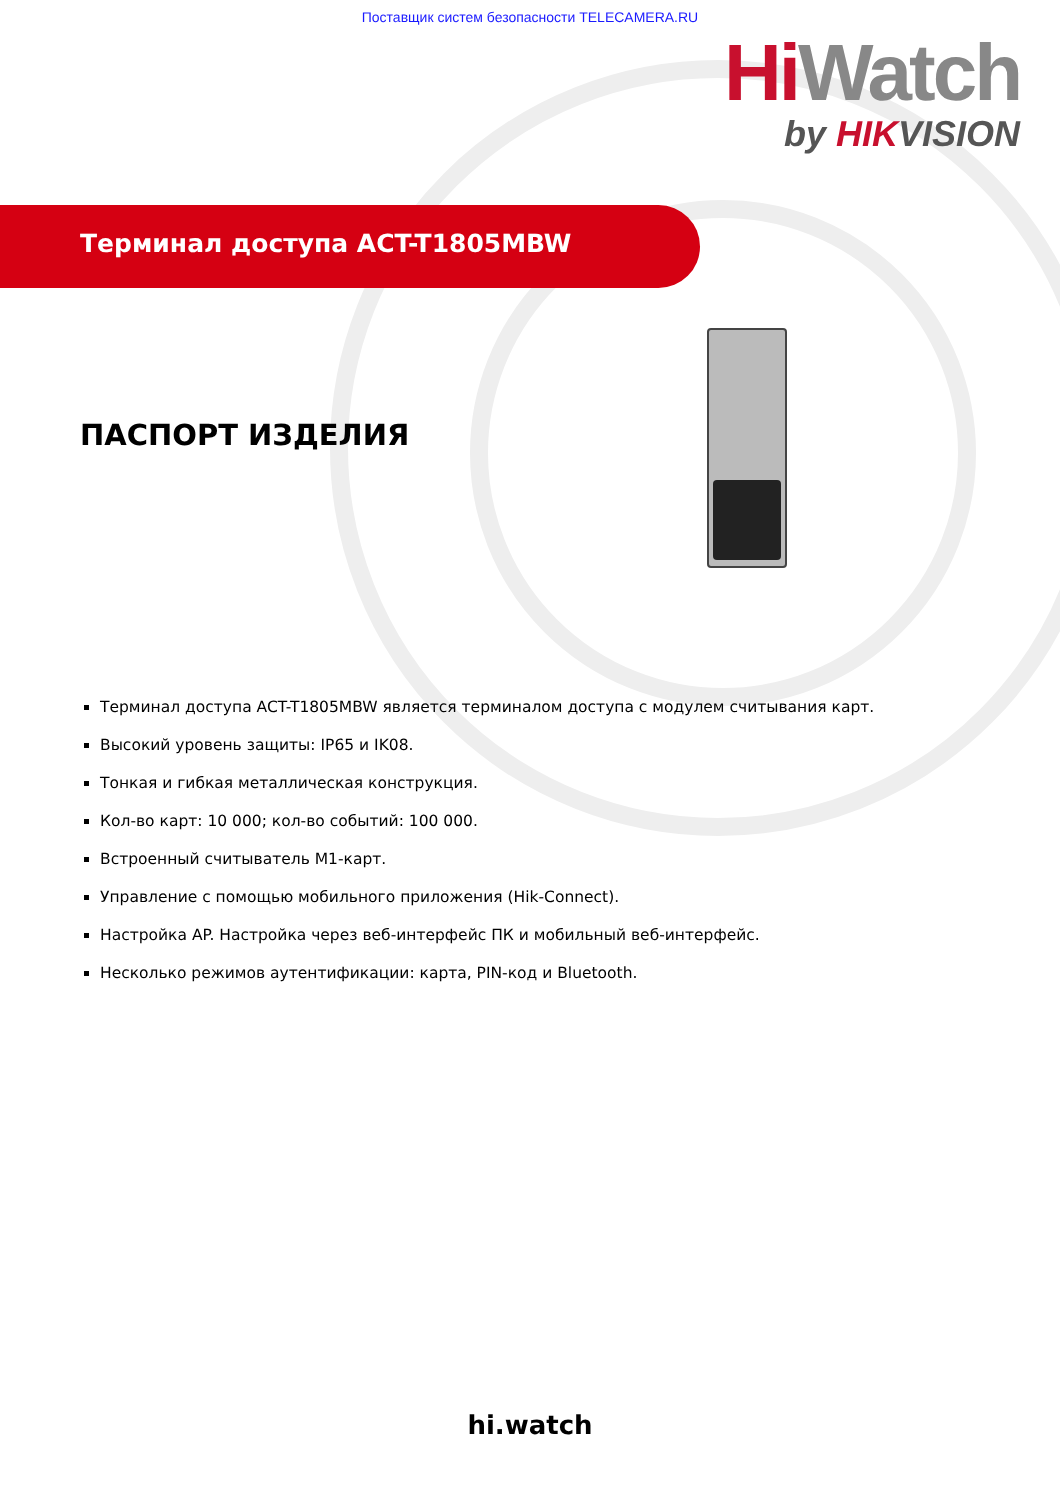Поставщик систем безопасности TELECAMERA.RU
Hi Watch
by HIKVISION
Терминал доступа ACT-T1805MBW
ПАСПОРТ ИЗДЕЛИЯ
Терминал доступа ACT-T1805MBW является терминалом доступа с модулем считывания карт.
Высокий уровень защиты: IP65 и IK08.
Тонкая и гибкая металлическая конструкция.
Кол-во карт: 10 000; кол-во событий: 100 000.
Встроенный считыватель M1-карт.
Управление с помощью мобильного приложения (Hik-Connect).
Настройка AP. Настройка через веб-интерфейс ПК и мобильный веб-интерфейс.
Несколько режимов аутентификации: карта, PIN-код и Bluetooth.
hi.watch